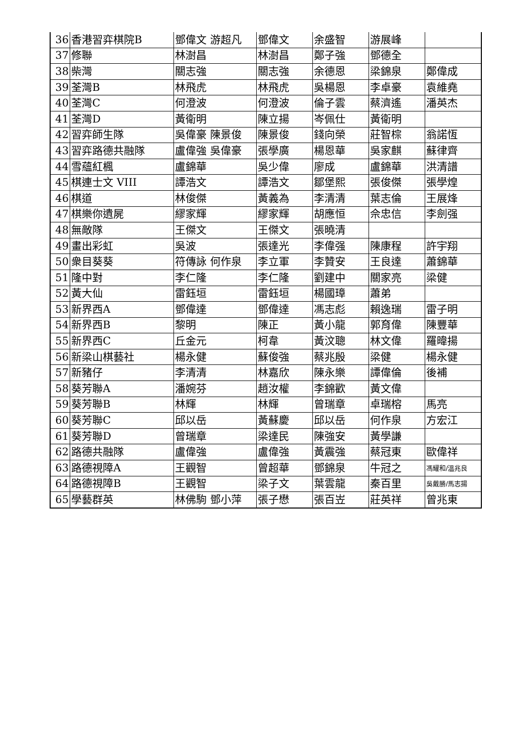| 36 | 香港習弈棋院B | 鄧偉文 游超凡 | 鄧偉文 | 余盛智 | 游展峰 | |
| 37 | 修聯 | 林澍昌 | 林澍昌 | 鄭子強 | 鄧德全 | |
| 38 | 柴灣 | 關志強 | 關志強 | 余德恩 | 梁錦泉 | 鄭偉成 |
| 39 | 荃灣B | 林飛虎 | 林飛虎 | 吳楊恩 | 李卓豪 | 袁維堯 |
| 40 | 荃灣C | 何澄波 | 何澄波 | 倫子雲 | 蔡濟遙 | 潘英杰 |
| 41 | 荃灣D | 黃衛明 | 陳立揚 | 岑佩仕 | 黃衛明 | |
| 42 | 習弈師生隊 | 吳偉豪 陳景俊 | 陳景俊 | 錢向榮 | 莊智棕 | 翁諾恆 |
| 43 | 習弈路德共融隊 | 盧偉強 吳偉豪 | 張學廣 | 楊恩華 | 吳家麒 | 蘇律齊 |
| 44 | 雪蘊紅楓 | 盧錦華 | 吳少偉 | 廖成 | 盧錦華 | 洪清譜 |
| 45 | 棋連士文 VIII | 譚浩文 | 譚浩文 | 鄒堡熙 | 張俊傑 | 張學煌 |
| 46 | 棋道 | 林俊傑 | 黃義為 | 李清清 | 葉志倫 | 王展烽 |
| 47 | 棋樂你遺屍 | 繆家輝 | 繆家輝 | 胡應恒 | 佘忠信 | 李劍强 |
| 48 | 無敵隊 | 王傑文 | 王傑文 | 張曉清 | | |
| 49 | 畫出彩虹 | 吳波 | 張達光 | 李偉强 | 陳康程 | 許宇翔 |
| 50 | 衆目葵葵 | 符傳詠 何作泉 | 李立軍 | 李贊安 | 王良達 | 蕭錦華 |
| 51 | 隆中對 | 李仁隆 | 李仁隆 | 劉建中 | 關家亮 | 梁健 |
| 52 | 黃大仙 | 雷鈺垣 | 雷鈺垣 | 楊國璋 | 蕭弟 | |
| 53 | 新界西A | 鄧偉達 | 鄧偉達 | 馮志彪 | 賴逸瑞 | 雷子明 |
| 54 | 新界西B | 黎明 | 陳正 | 黃小龍 | 郭育偉 | 陳豐華 |
| 55 | 新界西C | 丘金元 | 柯韋 | 黃汶聰 | 林文偉 | 羅暐揚 |
| 56 | 新梁山棋藝社 | 楊永健 | 蘇俊強 | 蔡兆殷 | 梁健 | 楊永健 |
| 57 | 新豬仔 | 李清清 | 林嘉欣 | 陳永樂 | 譚偉倫 | 後補 |
| 58 | 葵芳聯A | 潘婉芬 | 趙汝權 | 李錦歡 | 黃文偉 | |
| 59 | 葵芳聯B | 林輝 | 林輝 | 曾瑞章 | 卓瑞榕 | 馬亮 |
| 60 | 葵芳聯C | 邱以岳 | 黃蘇慶 | 邱以岳 | 何作泉 | 方宏江 |
| 61 | 葵芳聯D | 曾瑞章 | 梁達民 | 陳強安 | 黃學謙 | |
| 62 | 路德共融隊 | 盧偉強 | 盧偉強 | 黃震強 | 蔡冠東 | 歐偉祥 |
| 63 | 路德視障A | 王觀智 | 曾超華 | 鄧錦泉 | 牛冠之 | 馮耀和/溫兆良 |
| 64 | 路德視障B | 王觀智 | 梁子文 | 葉雲龍 | 秦百里 | 吳戴勝/馬志揚 |
| 65 | 學藝群英 | 林佛駒 鄧小萍 | 張子懋 | 張百岦 | 莊英祥 | 曾兆東 |